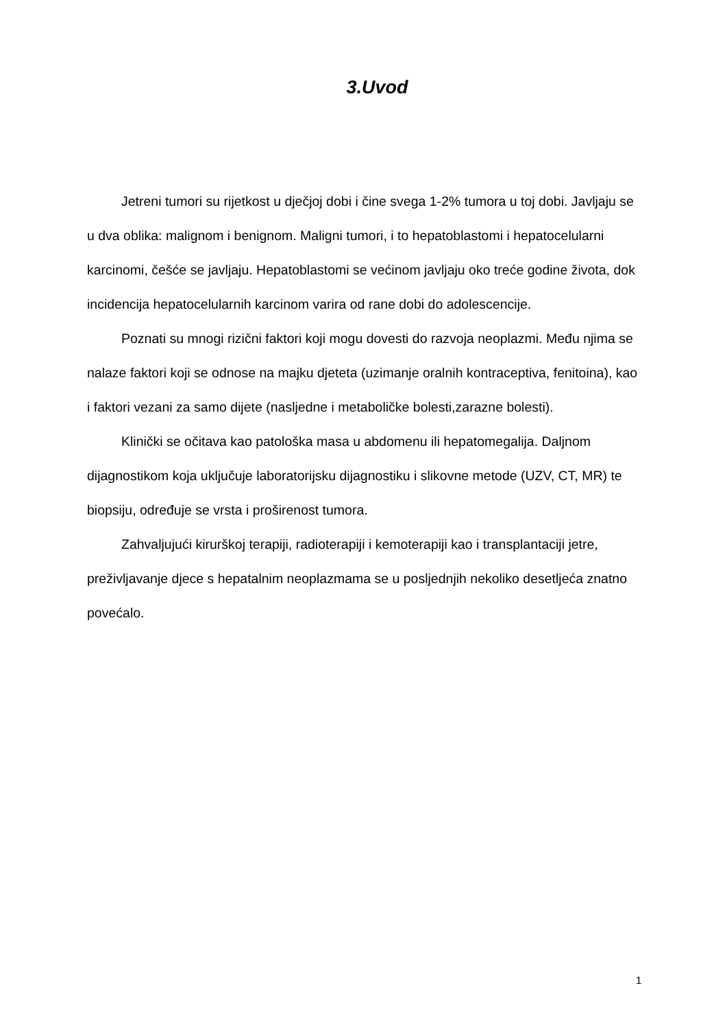3.Uvod
Jetreni tumori su rijetkost u dječjoj dobi i čine svega 1-2% tumora u toj dobi. Javljaju se u dva oblika: malignom i benignom. Maligni tumori, i to hepatoblastomi i hepatocelularni karcinomi, češće se javljaju. Hepatoblastomi se većinom javljaju oko treće godine života, dok incidencija hepatocelularnih karcinom varira od rane dobi do adolescencije.
Poznati su mnogi rizični faktori koji mogu dovesti do razvoja neoplazmi. Među njima se nalaze faktori koji se odnose na majku djeteta (uzimanje oralnih kontraceptiva, fenitoina), kao i faktori vezani za samo dijete (nasljedne i metaboličke bolesti,zarazne bolesti).
Klinički se očitava kao patološka masa u abdomenu ili hepatomegalija. Daljnom dijagnostikom koja uključuje laboratorijsku dijagnostiku i slikovne metode (UZV, CT, MR) te biopsiju, određuje se vrsta i proširenost tumora.
Zahvaljujući kirurškoj terapiji, radioterapiji i kemoterapiji kao i transplantaciji jetre, preživljavanje djece s hepatalnim neoplazmama se u posljednjih nekoliko desetljeća znatno povećalo.
1